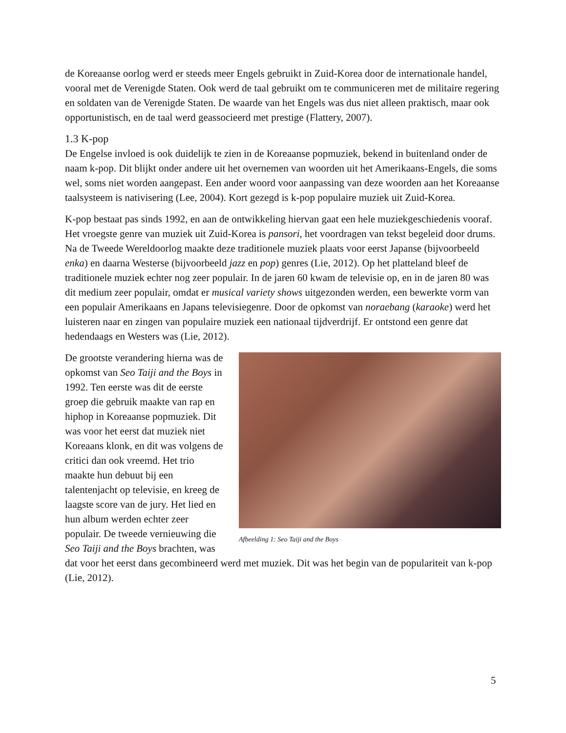de Koreaanse oorlog werd er steeds meer Engels gebruikt in Zuid-Korea door de internationale handel, vooral met de Verenigde Staten. Ook werd de taal gebruikt om te communiceren met de militaire regering en soldaten van de Verenigde Staten. De waarde van het Engels was dus niet alleen praktisch, maar ook opportunistisch, en de taal werd geassocieerd met prestige (Flattery, 2007).
1.3 K-pop
De Engelse invloed is ook duidelijk te zien in de Koreaanse popmuziek, bekend in buitenland onder de naam k-pop. Dit blijkt onder andere uit het overnemen van woorden uit het Amerikaans-Engels, die soms wel, soms niet worden aangepast. Een ander woord voor aanpassing van deze woorden aan het Koreaanse taalsysteem is nativisering (Lee, 2004). Kort gezegd is k-pop populaire muziek uit Zuid-Korea.
K-pop bestaat pas sinds 1992, en aan de ontwikkeling hiervan gaat een hele muziekgeschiedenis vooraf. Het vroegste genre van muziek uit Zuid-Korea is pansori, het voordragen van tekst begeleid door drums. Na de Tweede Wereldoorlog maakte deze traditionele muziek plaats voor eerst Japanse (bijvoorbeeld enka) en daarna Westerse (bijvoorbeeld jazz en pop) genres (Lie, 2012). Op het platteland bleef de traditionele muziek echter nog zeer populair. In de jaren 60 kwam de televisie op, en in de jaren 80 was dit medium zeer populair, omdat er musical variety shows uitgezonden werden, een bewerkte vorm van een populair Amerikaans en Japans televisiegenre. Door de opkomst van noraebang (karaoke) werd het luisteren naar en zingen van populaire muziek een nationaal tijdverdrijf. Er ontstond een genre dat hedendaags en Westers was (Lie, 2012).
Afbeelding 1: Seo Taiji and the Boys
De grootste verandering hierna was de opkomst van Seo Taiji and the Boys in 1992. Ten eerste was dit de eerste groep die gebruik maakte van rap en hiphop in Koreaanse popmuziek. Dit was voor het eerst dat muziek niet Koreaans klonk, en dit was volgens de critici dan ook vreemd. Het trio maakte hun debuut bij een talentenjacht op televisie, en kreeg de laagste score van de jury. Het lied en hun album werden echter zeer populair. De tweede vernieuwing die Seo Taiji and the Boys brachten, was dat voor het eerst dans gecombineerd werd met muziek. Dit was het begin van de populariteit van k-pop (Lie, 2012).
5